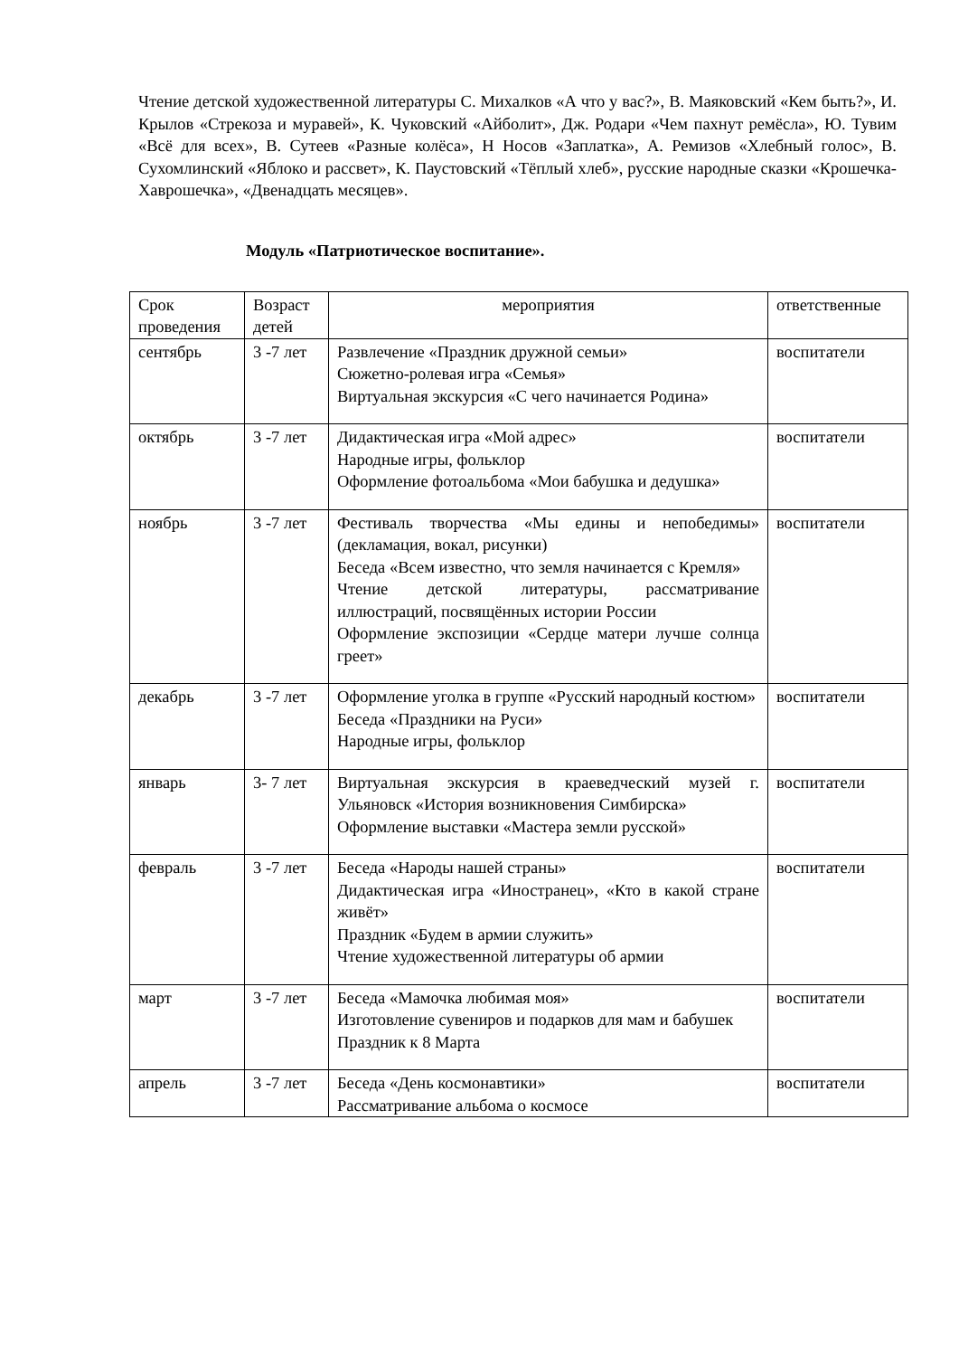Чтение детской художественной литературы С. Михалков «А что у вас?», В. Маяковский «Кем быть?», И. Крылов «Стрекоза и муравей», К. Чуковский «Айболит», Дж. Родари «Чем пахнут ремёсла», Ю. Тувим «Всё для всех», В. Сутеев «Разные колёса», Н Носов «Заплатка», А. Ремизов «Хлебный голос», В. Сухомлинский «Яблоко и рассвет», К. Паустовский «Тёплый хлеб», русские народные сказки «Крошечка-Хаврошечка», «Двенадцать месяцев».
Модуль «Патриотическое воспитание».
| Срок проведения | Возраст детей | мероприятия | ответственные |
| сентябрь | 3 -7 лет | Развлечение «Праздник дружной семьи» Сюжетно-ролевая игра «Семья» Виртуальная экскурсия «С чего начинается Родина» | воспитатели |
| октябрь | 3 -7 лет | Дидактическая игра «Мой адрес» Народные игры, фольклор Оформление фотоальбома «Мои бабушка и дедушка» | воспитатели |
| ноябрь | 3 -7 лет | Фестиваль творчества «Мы едины и непобедимы» (декламация, вокал, рисунки) Беседа «Всем известно, что земля начинается с Кремля» Чтение детской литературы, рассматривание иллюстраций, посвящённых истории России Оформление экспозиции «Сердце матери лучше солнца греет» | воспитатели |
| декабрь | 3 -7 лет | Оформление уголка в группе «Русский народный костюм» Беседа «Праздники на Руси» Народные игры, фольклор | воспитатели |
| январь | 3- 7 лет | Виртуальная экскурсия в краеведческий музей г. Ульяновск «История возникновения Симбирска» Оформление выставки «Мастера земли русской» | воспитатели |
| февраль | 3 -7 лет | Беседа «Народы нашей страны» Дидактическая игра «Иностранец», «Кто в какой стране живёт» Праздник «Будем в армии служить» Чтение художественной литературы об армии | воспитатели |
| март | 3 -7 лет | Беседа «Мамочка любимая моя» Изготовление сувениров и подарков для мам и бабушек Праздник к 8 Марта | воспитатели |
| апрель | 3 -7 лет | Беседа «День космонавтики» Рассматривание альбома о космосе | воспитатели |